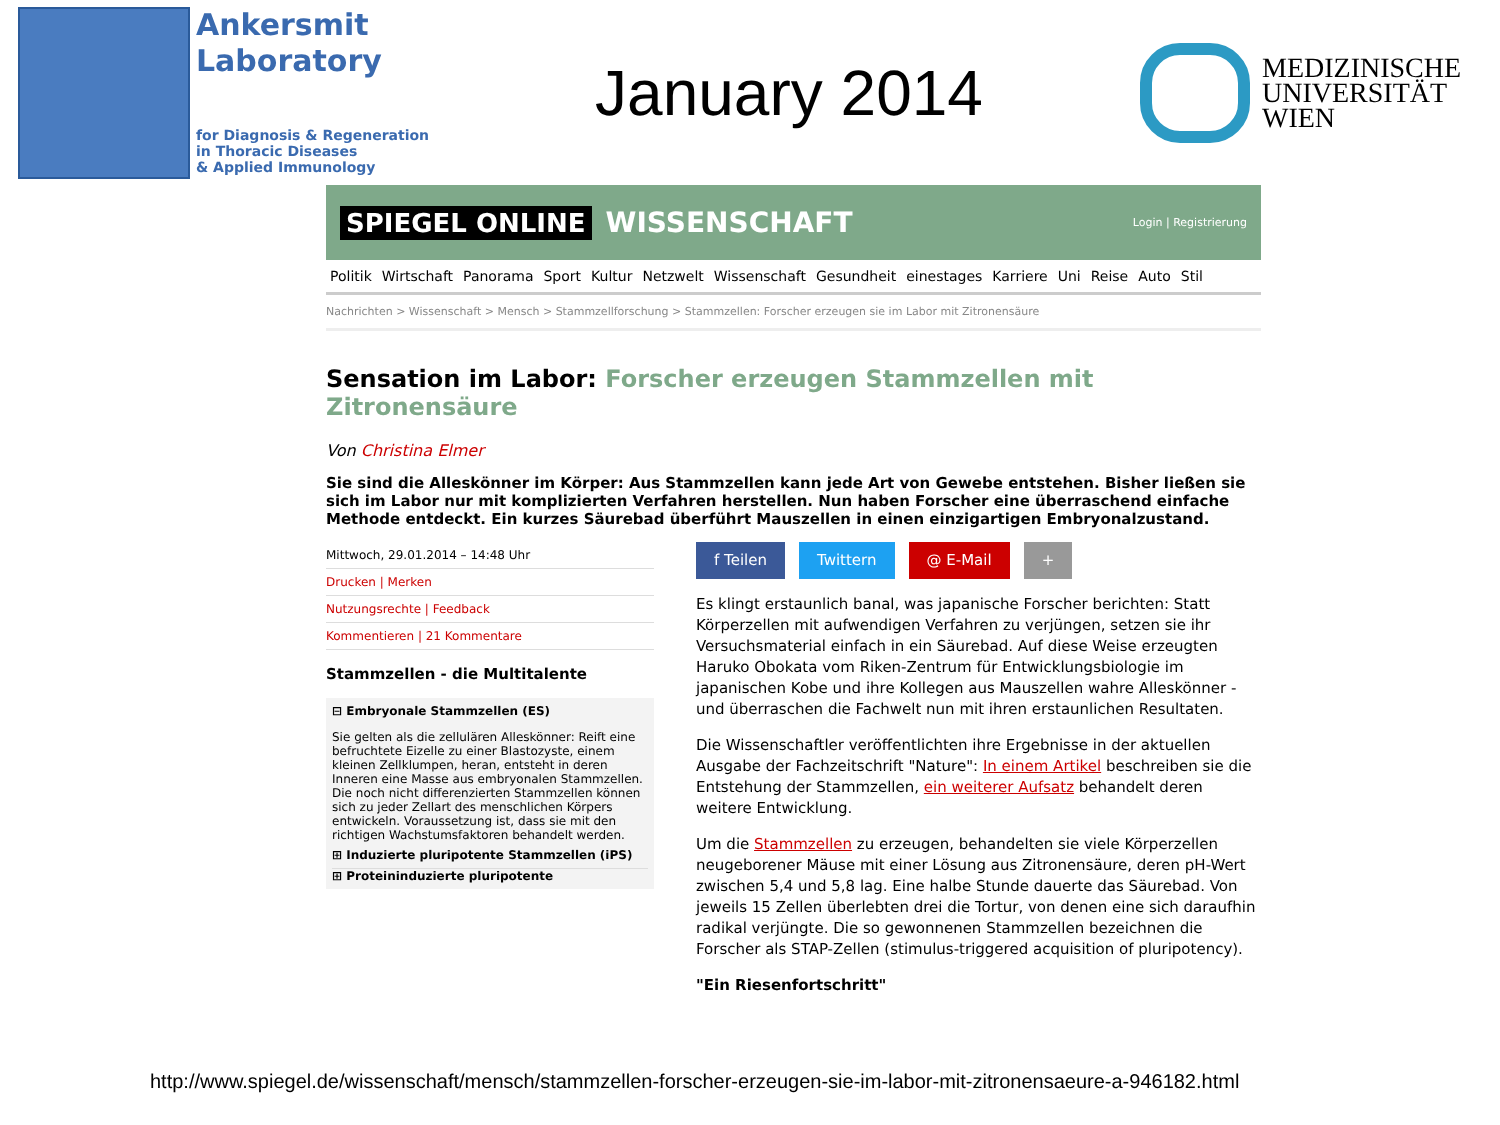Ankersmit
Laboratory
for Diagnosis & Regeneration
in Thoracic Diseases
& Applied Immunology
January 2014
MEDIZINISCHE
UNIVERSITÄT
WIEN
SPIEGEL ONLINE WISSENSCHAFT Login | Registrierung
Politik Wirtschaft Panorama Sport Kultur Netzwelt Wissenschaft Gesundheit einestages Karriere Uni Reise Auto Stil
Nachrichten > Wissenschaft > Mensch > Stammzellforschung > Stammzellen: Forscher erzeugen sie im Labor mit Zitronensäure
Sensation im Labor: Forscher erzeugen Stammzellen mit Zitronensäure
Von Christina Elmer
Sie sind die Alleskönner im Körper: Aus Stammzellen kann jede Art von Gewebe entstehen. Bisher ließen sie sich im Labor nur mit komplizierten Verfahren herstellen. Nun haben Forscher eine überraschend einfache Methode entdeckt. Ein kurzes Säurebad überführt Mauszellen in einen einzigartigen Embryonalzustand.
Mittwoch, 29.01.2014 – 14:48 Uhr
Drucken | Merken
Nutzungsrechte | Feedback
Kommentieren | 21 Kommentare
Stammzellen - die Multitalente
⊟ Embryonale Stammzellen (ES)
Sie gelten als die zellulären Alleskönner: Reift eine befruchtete Eizelle zu einer Blastozyste, einem kleinen Zellklumpen, heran, entsteht in deren Inneren eine Masse aus embryonalen Stammzellen. Die noch nicht differenzierten Stammzellen können sich zu jeder Zellart des menschlichen Körpers entwickeln. Voraussetzung ist, dass sie mit den richtigen Wachstumsfaktoren behandelt werden.
⊞ Induzierte pluripotente Stammzellen (iPS)
⊞ Proteininduzierte pluripotente
f Teilen Twittern @ E-Mail +
Es klingt erstaunlich banal, was japanische Forscher berichten: Statt Körperzellen mit aufwendigen Verfahren zu verjüngen, setzen sie ihr Versuchsmaterial einfach in ein Säurebad. Auf diese Weise erzeugten Haruko Obokata vom Riken-Zentrum für Entwicklungsbiologie im japanischen Kobe und ihre Kollegen aus Mauszellen wahre Alleskönner - und überraschen die Fachwelt nun mit ihren erstaunlichen Resultaten.
Die Wissenschaftler veröffentlichten ihre Ergebnisse in der aktuellen Ausgabe der Fachzeitschrift "Nature": In einem Artikel beschreiben sie die Entstehung der Stammzellen, ein weiterer Aufsatz behandelt deren weitere Entwicklung.
Um die Stammzellen zu erzeugen, behandelten sie viele Körperzellen neugeborener Mäuse mit einer Lösung aus Zitronensäure, deren pH-Wert zwischen 5,4 und 5,8 lag. Eine halbe Stunde dauerte das Säurebad. Von jeweils 15 Zellen überlebten drei die Tortur, von denen eine sich daraufhin radikal verjüngte. Die so gewonnenen Stammzellen bezeichnen die Forscher als STAP-Zellen (stimulus-triggered acquisition of pluripotency).
"Ein Riesenfortschritt"
http://www.spiegel.de/wissenschaft/mensch/stammzellen-forscher-erzeugen-sie-im-labor-mit-zitronensaeure-a-946182.html